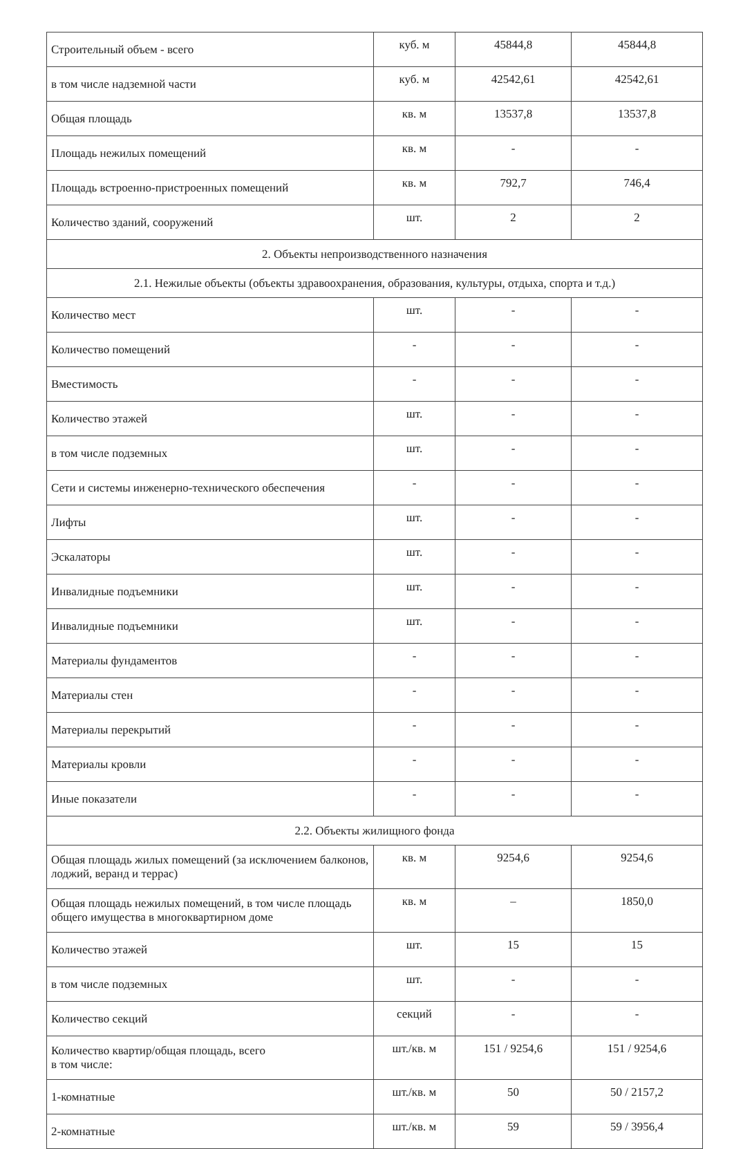| Строительный объем - всего | куб. м | 45844,8 | 45844,8 |
| в том числе надземной части | куб. м | 42542,61 | 42542,61 |
| Общая площадь | кв. м | 13537,8 | 13537,8 |
| Площадь нежилых помещений | кв. м | - | - |
| Площадь встроенно-пристроенных помещений | кв. м | 792,7 | 746,4 |
| Количество зданий, сооружений | шт. | 2 | 2 |
| 2. Объекты непроизводственного назначения | | | |
| 2.1. Нежилые объекты (объекты здравоохранения, образования, культуры, отдыха, спорта и т.д.) | | | |
| Количество мест | шт. | - | - |
| Количество помещений | - | - | - |
| Вместимость | - | - | - |
| Количество этажей | шт. | - | - |
| в том числе подземных | шт. | - | - |
| Сети и системы инженерно-технического обеспечения | - | - | - |
| Лифты | шт. | - | - |
| Эскалаторы | шт. | - | - |
| Инвалидные подъемники | шт. | - | - |
| Инвалидные подъемники | шт. | - | - |
| Материалы фундаментов | - | - | - |
| Материалы стен | - | - | - |
| Материалы перекрытий | - | - | - |
| Материалы кровли | - | - | - |
| Иные показатели | - | - | - |
| 2.2. Объекты жилищного фонда | | | |
| Общая площадь жилых помещений (за исключением балконов, лоджий, веранд и террас) | кв. м | 9254,6 | 9254,6 |
| Общая площадь нежилых помещений, в том числе площадь общего имущества в многоквартирном доме | кв. м | – | 1850,0 |
| Количество этажей | шт. | 15 | 15 |
| в том числе подземных | шт. | - | - |
| Количество секций | секций | - | - |
| Количество квартир/общая площадь, всего в том числе: | шт./кв. м | 151 / 9254,6 | 151 / 9254,6 |
| 1-комнатные | шт./кв. м | 50 | 50 / 2157,2 |
| 2-комнатные | шт./кв. м | 59 | 59 / 3956,4 |